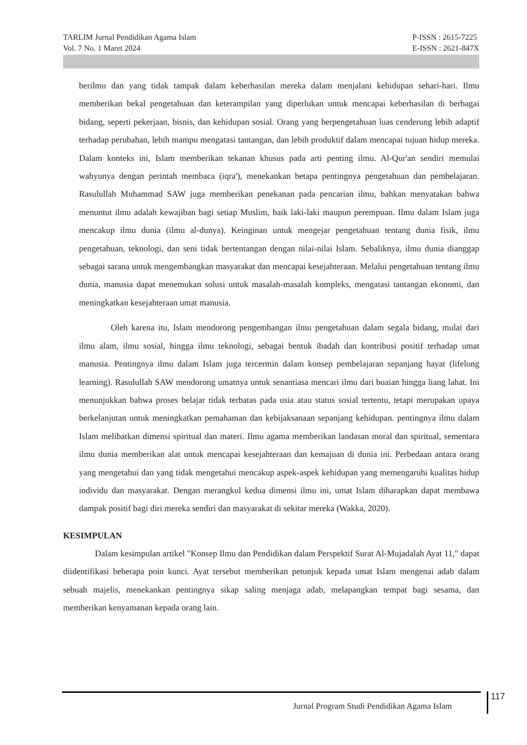TARLIM Jurnal Pendidikan Agama Islam
Vol. 7 No. 1 Maret 2024
P-ISSN : 2615-7225
E-ISSN : 2621-847X
berilmu dan yang tidak tampak dalam keberhasilan mereka dalam menjalani kehidupan sehari-hari. Ilmu memberikan bekal pengetahuan dan keterampilan yang diperlukan untuk mencapai keberhasilan di berbagai bidang, seperti pekerjaan, bisnis, dan kehidupan sosial. Orang yang berpengetahuan luas cenderung lebih adaptif terhadap perubahan, lebih mampu mengatasi tantangan, dan lebih produktif dalam mencapai tujuan hidup mereka. Dalam konteks ini, Islam memberikan tekanan khusus pada arti penting ilmu. Al-Qur'an sendiri memulai wahyunya dengan perintah membaca (iqra'), menekankan betapa pentingnya pengetahuan dan pembelajaran. Rasulullah Muhammad SAW juga memberikan penekanan pada pencarian ilmu, bahkan menyatakan bahwa menuntut ilmu adalah kewajiban bagi setiap Muslim, baik laki-laki maupun perempuan. Ilmu dalam Islam juga mencakup ilmu dunia (ilmu al-dunya). Keinginan untuk mengejar pengetahuan tentang dunia fisik, ilmu pengetahuan, teknologi, dan seni tidak bertentangan dengan nilai-nilai Islam. Sebaliknya, ilmu dunia dianggap sebagai sarana untuk mengembangkan masyarakat dan mencapai kesejahteraan. Melalui pengetahuan tentang ilmu dunia, manusia dapat menemukan solusi untuk masalah-masalah kompleks, mengatasi tantangan ekonomi, dan meningkatkan kesejahteraan umat manusia.
Oleh karena itu, Islam mendorong pengembangan ilmu pengetahuan dalam segala bidang, mulai dari ilmu alam, ilmu sosial, hingga ilmu teknologi, sebagai bentuk ibadah dan kontribusi positif terhadap umat manusia. Pentingnya ilmu dalam Islam juga tercermin dalam konsep pembelajaran sepanjang hayat (lifelong learning). Rasulullah SAW mendorong umatnya untuk senantiasa mencari ilmu dari buaian hingga liang lahat. Ini menunjukkan bahwa proses belajar tidak terbatas pada usia atau status sosial tertentu, tetapi merupakan upaya berkelanjutan untuk meningkatkan pemahaman dan kebijaksanaan sepanjang kehidupan. pentingnya ilmu dalam Islam melibatkan dimensi spiritual dan materi. Ilmu agama memberikan landasan moral dan spiritual, sementara ilmu dunia memberikan alat untuk mencapai kesejahteraan dan kemajuan di dunia ini. Perbedaan antara orang yang mengetahui dan yang tidak mengetahui mencakup aspek-aspek kehidupan yang memengaruhi kualitas hidup individu dan masyarakat. Dengan merangkul kedua dimensi ilmu ini, umat Islam diharapkan dapat membawa dampak positif bagi diri mereka sendiri dan masyarakat di sekitar mereka (Wakka, 2020).
KESIMPULAN
Dalam kesimpulan artikel "Konsep Ilmu dan Pendidikan dalam Perspektif Surat Al-Mujadalah Ayat 11," dapat diidentifikasi beberapa poin kunci. Ayat tersebut memberikan petunjuk kepada umat Islam mengenai adab dalam sebuah majelis, menekankan pentingnya sikap saling menjaga adab, melapangkan tempat bagi sesama, dan memberikan kenyamanan kepada orang lain.
Jurnal Program Studi Pendidikan Agama Islam
117